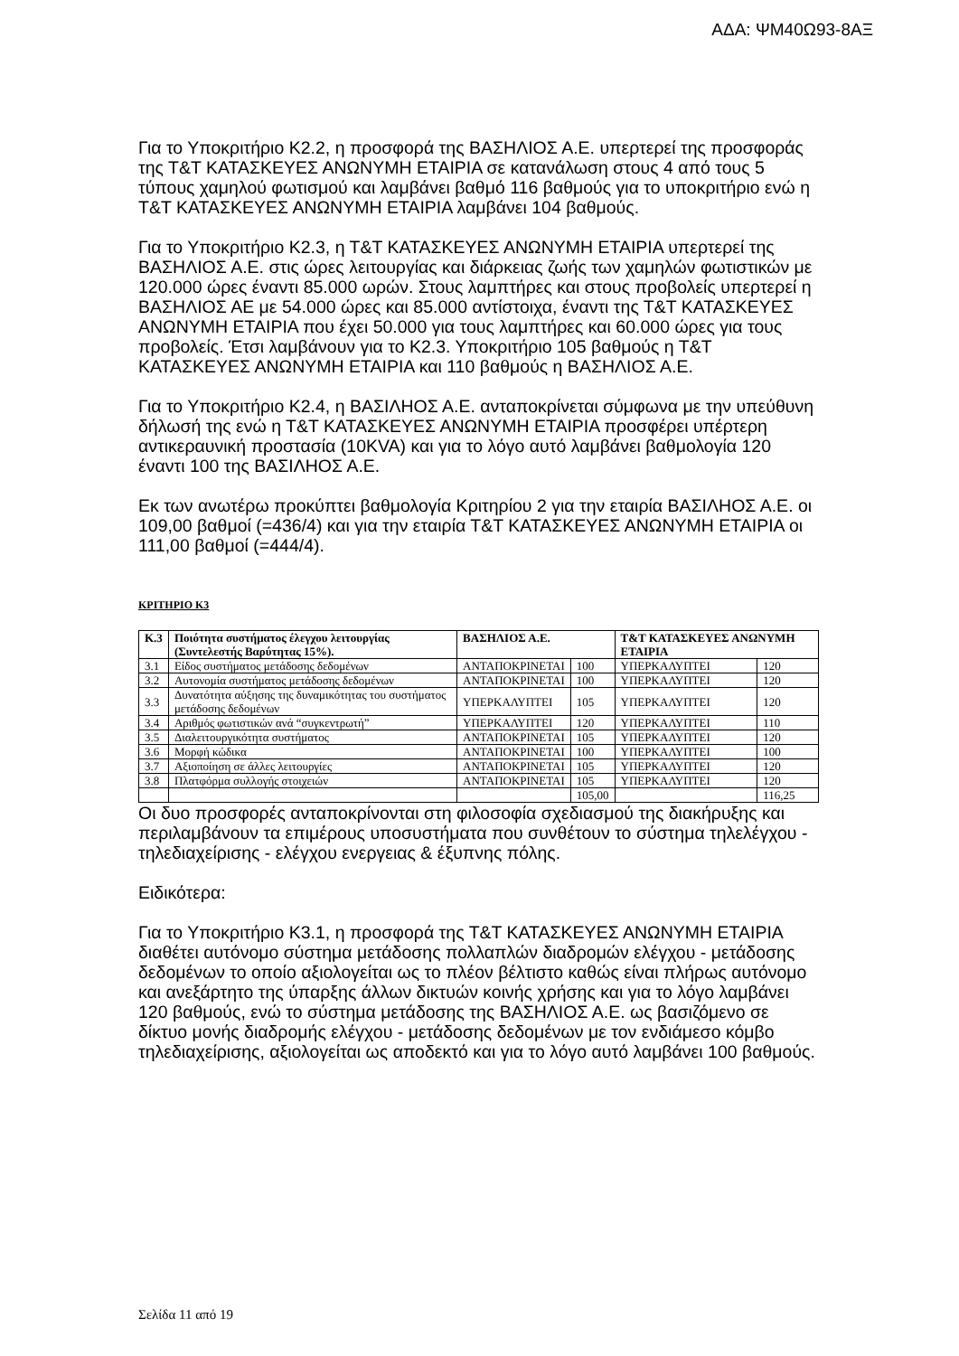ΑΔΑ: ΨΜ40Ω93-8ΑΞ
Για το Υποκριτήριο Κ2.2, η προσφορά της ΒΑΣΗΛΙΟΣ Α.Ε. υπερτερεί της προσφοράς της Τ&Τ ΚΑΤΑΣΚΕΥΕΣ ΑΝΩΝΥΜΗ ΕΤΑΙΡΙΑ σε κατανάλωση στους 4 από τους 5 τύπους χαμηλού φωτισμού και λαμβάνει βαθμό 116 βαθμούς για το υποκριτήριο ενώ η Τ&Τ ΚΑΤΑΣΚΕΥΕΣ ΑΝΩΝΥΜΗ ΕΤΑΙΡΙΑ λαμβάνει 104 βαθμούς.
Για το Υποκριτήριο Κ2.3, η Τ&Τ ΚΑΤΑΣΚΕΥΕΣ ΑΝΩΝΥΜΗ ΕΤΑΙΡΙΑ υπερτερεί της ΒΑΣΗΛΙΟΣ Α.Ε. στις ώρες λειτουργίας και διάρκειας ζωής των χαμηλών φωτιστικών με 120.000 ώρες έναντι 85.000 ωρών. Στους λαμπτήρες και στους προβολείς υπερτερεί η ΒΑΣΗΛΙΟΣ ΑΕ με 54.000 ώρες και 85.000 αντίστοιχα, έναντι της Τ&Τ ΚΑΤΑΣΚΕΥΕΣ ΑΝΩΝΥΜΗ ΕΤΑΙΡΙΑ που έχει 50.000 για τους λαμπτήρες και 60.000 ώρες για τους προβολείς. Έτσι λαμβάνουν για το Κ2.3. Υποκριτήριο 105 βαθμούς η Τ&Τ ΚΑΤΑΣΚΕΥΕΣ ΑΝΩΝΥΜΗ ΕΤΑΙΡΙΑ και 110 βαθμούς η ΒΑΣΗΛΙΟΣ Α.Ε.
Για το Υποκριτήριο Κ2.4, η ΒΑΣΙΛΗΟΣ Α.Ε. ανταποκρίνεται σύμφωνα με την υπεύθυνη δήλωσή της ενώ η Τ&Τ ΚΑΤΑΣΚΕΥΕΣ ΑΝΩΝΥΜΗ ΕΤΑΙΡΙΑ προσφέρει υπέρτερη αντικεραυνική προστασία (10KVA) και για το λόγο αυτό λαμβάνει βαθμολογία 120 έναντι 100 της ΒΑΣΙΛΗΟΣ Α.Ε.
Εκ των ανωτέρω προκύπτει βαθμολογία Κριτηρίου 2 για την εταιρία ΒΑΣΙΛΗΟΣ Α.Ε. οι 109,00 βαθμοί (=436/4) και για την εταιρία Τ&Τ ΚΑΤΑΣΚΕΥΕΣ ΑΝΩΝΥΜΗ ΕΤΑΙΡΙΑ οι 111,00 βαθμοί (=444/4).
ΚΡΙΤΗΡΙΟ Κ3
| Κ.3 | Ποιότητα συστήματος έλεγχου λειτουργίας (Συντελεστής Βαρύτητας 15%). | ΒΑΣΗΛΙΟΣ Α.Ε. | | Τ&Τ ΚΑΤΑΣΚΕΥΕΣ ΑΝΩΝΥΜΗ ΕΤΑΙΡΙΑ | |
| --- | --- | --- | --- | --- | --- |
| 3.1 | Είδος συστήματος μετάδοσης δεδομένων | ΑΝΤΑΠΟΚΡΙΝΕΤΑΙ | 100 | ΥΠΕΡΚΑΛΥΠΤΕΙ | 120 |
| 3.2 | Αυτονομία συστήματος μετάδοσης δεδομένων | ΑΝΤΑΠΟΚΡΙΝΕΤΑΙ | 100 | ΥΠΕΡΚΑΛΥΠΤΕΙ | 120 |
| 3.3 | Δυνατότητα αύξησης της δυναμικότητας του συστήματος μετάδοσης δεδομένων | ΥΠΕΡΚΑΛΥΠΤΕΙ | 105 | ΥΠΕΡΚΑΛΥΠΤΕΙ | 120 |
| 3.4 | Αριθμός φωτιστικών ανά “συγκεντρωτή” | ΥΠΕΡΚΑΛΥΠΤΕΙ | 120 | ΥΠΕΡΚΑΛΥΠΤΕΙ | 110 |
| 3.5 | Διαλειτουργικότητα συστήματος | ΑΝΤΑΠΟΚΡΙΝΕΤΑΙ | 105 | ΥΠΕΡΚΑΛΥΠΤΕΙ | 120 |
| 3.6 | Μορφή κώδικα | ΑΝΤΑΠΟΚΡΙΝΕΤΑΙ | 100 | ΥΠΕΡΚΑΛΥΠΤΕΙ | 100 |
| 3.7 | Αξιοποίηση σε άλλες λειτουργίες | ΑΝΤΑΠΟΚΡΙΝΕΤΑΙ | 105 | ΥΠΕΡΚΑΛΥΠΤΕΙ | 120 |
| 3.8 | Πλατφόρμα συλλογής στοιχειών | ΑΝΤΑΠΟΚΡΙΝΕΤΑΙ | 105 | ΥΠΕΡΚΑΛΥΠΤΕΙ | 120 |
| | | | 105,00 | | 116,25 |
Οι δυο προσφορές ανταποκρίνονται στη φιλοσοφία σχεδιασμού της διακήρυξης και περιλαμβάνουν τα επιμέρους υποσυστήματα που συνθέτουν το σύστημα τηλελέγχου - τηλεδιαχείρισης - ελέγχου ενεργειας & έξυπνης πόλης.
Ειδικότερα:
Για το Υποκριτήριο Κ3.1, η προσφορά της Τ&Τ ΚΑΤΑΣΚΕΥΕΣ ΑΝΩΝΥΜΗ ΕΤΑΙΡΙΑ διαθέτει αυτόνομο σύστημα μετάδοσης πολλαπλών διαδρομών ελέγχου - μετάδοσης δεδομένων το οποίο αξιολογείται ως το πλέον βέλτιστο καθώς είναι πλήρως αυτόνομο και ανεξάρτητο της ύπαρξης άλλων δικτυών κοινής χρήσης και για το λόγο λαμβάνει 120 βαθμούς, ενώ το σύστημα μετάδοσης της ΒΑΣΗΛΙΟΣ Α.Ε. ως βασιζόμενο σε δίκτυο μονής διαδρομής ελέγχου - μετάδοσης δεδομένων με τον ενδιάμεσο κόμβο τηλεδιαχείρισης, αξιολογείται ως αποδεκτό και για το λόγο αυτό λαμβάνει 100 βαθμούς.
Σελίδα 11 από 19